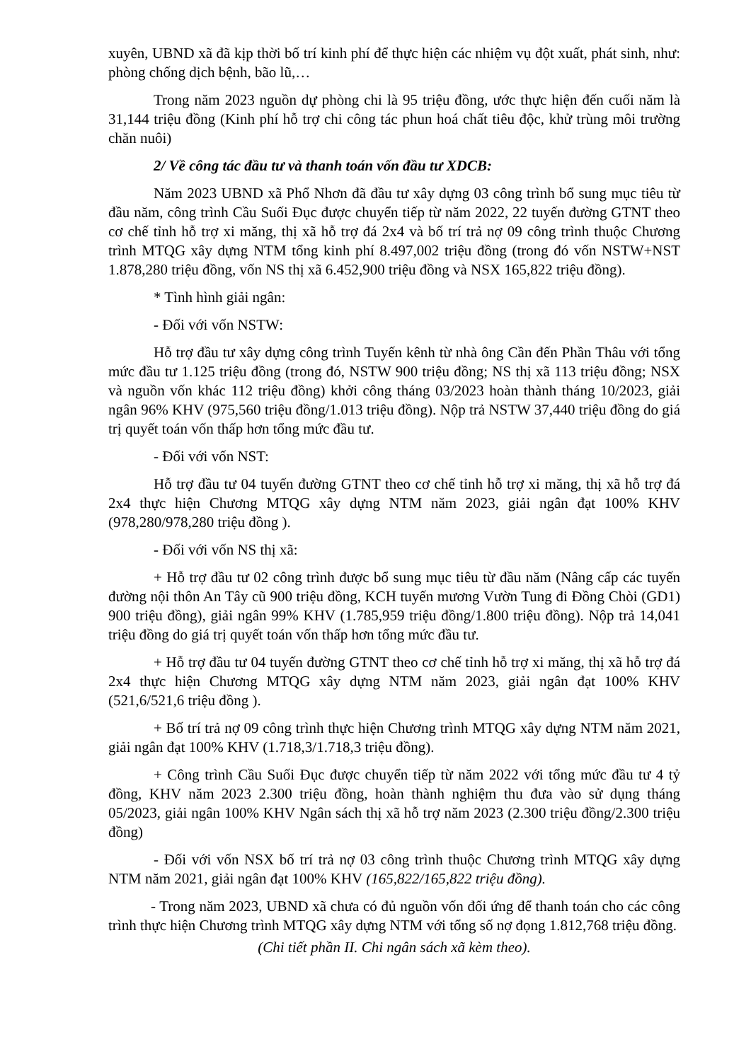xuyên, UBND xã đã kịp thời bố trí kinh phí để thực hiện các nhiệm vụ đột xuất, phát sinh, như: phòng chống dịch bệnh, bão lũ,…
Trong năm 2023 nguồn dự phòng chi là 95 triệu đồng, ước thực hiện đến cuối năm là 31,144 triệu đồng (Kinh phí hỗ trợ chi công tác phun hoá chất tiêu độc, khử trùng môi trường chăn nuôi)
2/ Về công tác đầu tư và thanh toán vốn đầu tư XDCB:
Năm 2023 UBND xã Phổ Nhơn đã đầu tư xây dựng 03 công trình bổ sung mục tiêu từ đầu năm, công trình Cầu Suối Đục được chuyển tiếp từ năm 2022, 22 tuyến đường GTNT theo cơ chế tỉnh hỗ trợ xi măng, thị xã hỗ trợ đá 2x4 và bố trí trả nợ 09 công trình thuộc Chương trình MTQG xây dựng NTM tổng kinh phí 8.497,002 triệu đồng (trong đó vốn NSTW+NST 1.878,280 triệu đồng, vốn NS thị xã 6.452,900 triệu đồng và NSX 165,822 triệu đồng).
* Tình hình giải ngân:
- Đối với vốn NSTW:
Hỗ trợ đầu tư xây dựng công trình Tuyến kênh từ nhà ông Cần đến Phần Thâu với tổng mức đầu tư 1.125 triệu đồng (trong đó, NSTW 900 triệu đồng; NS thị xã 113 triệu đồng; NSX và nguồn vốn khác 112 triệu đồng) khởi công tháng 03/2023 hoàn thành tháng 10/2023, giải ngân 96% KHV (975,560 triệu đồng/1.013 triệu đồng). Nộp trả NSTW 37,440 triệu đồng do giá trị quyết toán vốn thấp hơn tổng mức đầu tư.
- Đối với vốn NST:
Hỗ trợ đầu tư 04 tuyến đường GTNT theo cơ chế tỉnh hỗ trợ xi măng, thị xã hỗ trợ đá 2x4 thực hiện Chương MTQG xây dựng NTM năm 2023, giải ngân đạt 100% KHV (978,280/978,280 triệu đồng ).
- Đối với vốn NS thị xã:
+ Hỗ trợ đầu tư 02 công trình được bổ sung mục tiêu từ đầu năm (Nâng cấp các tuyến đường nội thôn An Tây cũ 900 triệu đồng, KCH tuyến mương Vườn Tung đi Đồng Chòi (GD1) 900 triệu đồng), giải ngân 99% KHV (1.785,959 triệu đồng/1.800 triệu đồng). Nộp trả 14,041 triệu đồng do giá trị quyết toán vốn thấp hơn tổng mức đầu tư.
+ Hỗ trợ đầu tư 04 tuyến đường GTNT theo cơ chế tỉnh hỗ trợ xi măng, thị xã hỗ trợ đá 2x4 thực hiện Chương MTQG xây dựng NTM năm 2023, giải ngân đạt 100% KHV (521,6/521,6 triệu đồng ).
+ Bố trí trả nợ 09 công trình thực hiện Chương trình MTQG xây dựng NTM năm 2021, giải ngân đạt 100% KHV (1.718,3/1.718,3 triệu đồng).
+ Công trình Cầu Suối Đục được chuyển tiếp từ năm 2022 với tổng mức đầu tư 4 tỷ đồng, KHV năm 2023 2.300 triệu đồng, hoàn thành nghiệm thu đưa vào sử dụng tháng 05/2023, giải ngân 100% KHV Ngân sách thị xã hỗ trợ năm 2023 (2.300 triệu đồng/2.300 triệu đồng)
- Đối với vốn NSX bố trí trả nợ 03 công trình thuộc Chương trình MTQG xây dựng NTM năm 2021, giải ngân đạt 100% KHV (165,822/165,822 triệu đồng).
- Trong năm 2023, UBND xã chưa có đủ nguồn vốn đối ứng để thanh toán cho các công trình thực hiện Chương trình MTQG xây dựng NTM với tổng số nợ đọng 1.812,768 triệu đồng.
(Chi tiết phần II. Chi ngân sách xã kèm theo).